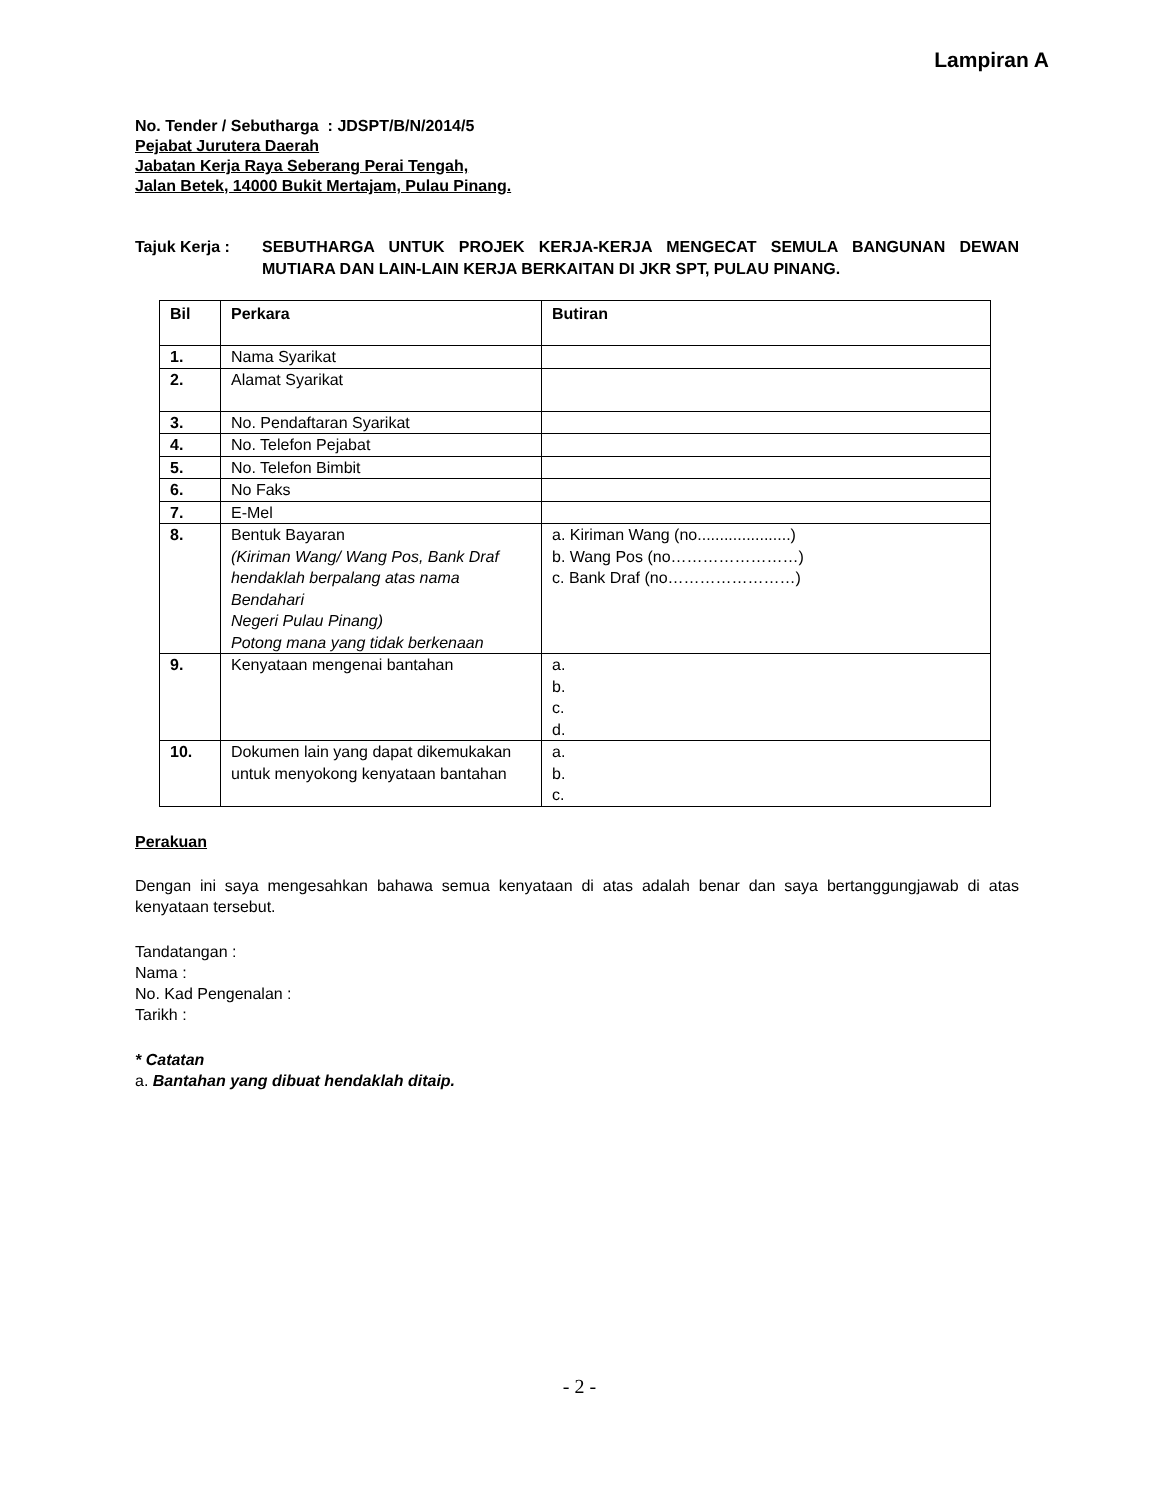Lampiran A
No. Tender / Sebutharga : JDSPT/B/N/2014/5
Pejabat Jurutera Daerah
Jabatan Kerja Raya Seberang Perai Tengah,
Jalan Betek, 14000 Bukit Mertajam, Pulau Pinang.
Tajuk Kerja : SEBUTHARGA UNTUK PROJEK KERJA-KERJA MENGECAT SEMULA BANGUNAN DEWAN MUTIARA DAN LAIN-LAIN KERJA BERKAITAN DI JKR SPT, PULAU PINANG.
| Bil | Perkara | Butiran |
| --- | --- | --- |
| 1. | Nama Syarikat | |
| 2. | Alamat Syarikat | |
| 3. | No. Pendaftaran Syarikat | |
| 4. | No. Telefon Pejabat | |
| 5. | No. Telefon Bimbit | |
| 6. | No Faks | |
| 7. | E-Mel | |
| 8. | Bentuk Bayaran (Kiriman Wang/ Wang Pos, Bank Draf hendaklah berpalang atas nama Bendahari Negeri Pulau Pinang) Potong mana yang tidak berkenaan | a. Kiriman Wang (no.....................) b. Wang Pos (no……………………) c. Bank Draf (no……………………) |
| 9. | Kenyataan mengenai bantahan | a. b. c. d. |
| 10. | Dokumen lain yang dapat dikemukakan untuk menyokong kenyataan bantahan | a. b. c. |
Perakuan
Dengan ini saya mengesahkan bahawa semua kenyataan di atas adalah benar dan saya bertanggungjawab di atas kenyataan tersebut.
Tandatangan :
Nama :
No. Kad Pengenalan :
Tarikh :
* Catatan
a. Bantahan yang dibuat hendaklah ditaip.
- 2 -